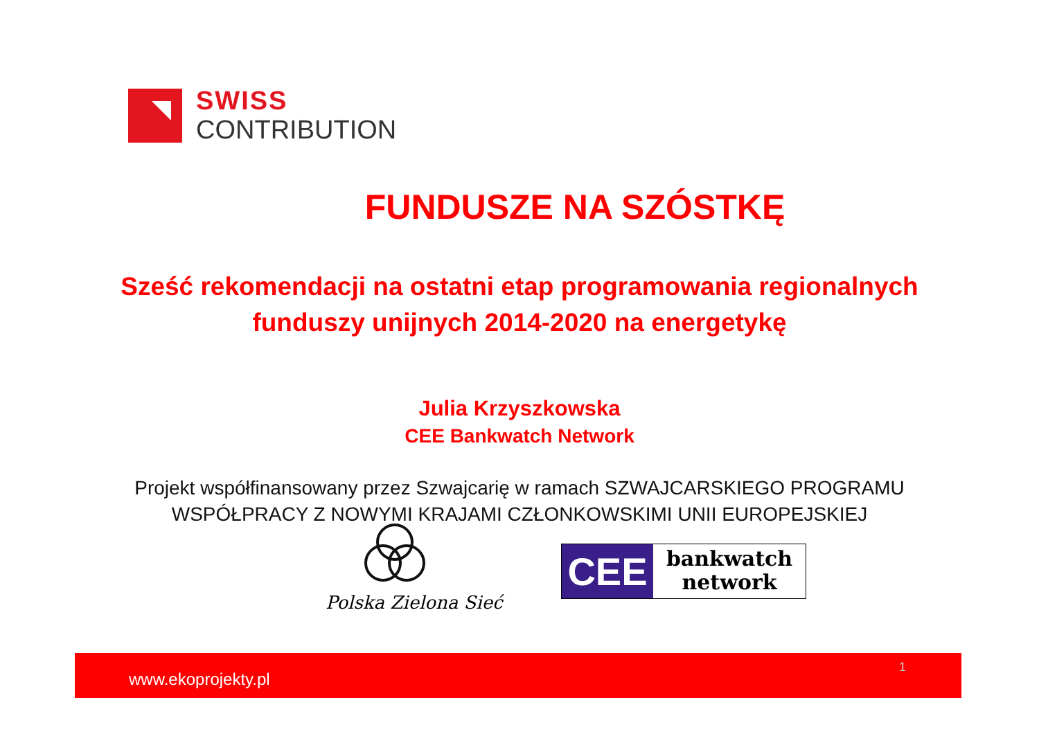SWISS
CONTRIBUTION
FUNDUSZE NA SZÓSTKĘ
Sześć rekomendacji na ostatni etap programowania regionalnych
funduszy unijnych 2014-2020 na energetykę
Julia Krzyszkowska
CEE Bankwatch Network
Projekt współfinansowany przez Szwajcarię w ramach SZWAJCARSKIEGO PROGRAMU
WSPÓŁPRACY Z NOWYMI KRAJAMI CZŁONKOWSKIMI UNII EUROPEJSKIEJ
Polska Zielona Sieć
CEE
bankwatch
network
www.ekoprojekty.pl
1